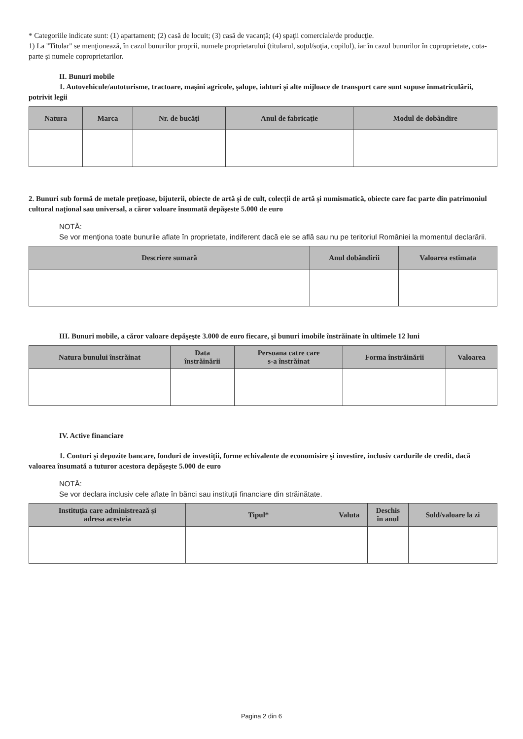* Categoriile indicate sunt: (1) apartament; (2) casă de locuit; (3) casă de vacanţă; (4) spaţii comerciale/de producţie.
1) La "Titular" se menţionează, în cazul bunurilor proprii, numele proprietarului (titularul, soţul/soţia, copilul), iar în cazul bunurilor în coproprietate, cota-parte şi numele coproprietarilor.
II. Bunuri mobile
1. Autovehicule/autoturisme, tractoare, maşini agricole, şalupe, iahturi şi alte mijloace de transport care sunt supuse înmatriculării, potrivit legii
| Natura | Marca | Nr. de bucăţi | Anul de fabricaţie | Modul de dobândire |
| --- | --- | --- | --- | --- |
2. Bunuri sub formă de metale preţioase, bijuterii, obiecte de artă şi de cult, colecţii de artă şi numismatică, obiecte care fac parte din patrimoniul cultural naţional sau universal, a căror valoare însumată depăşeste 5.000 de euro
NOTĂ:
Se vor menţiona toate bunurile aflate în proprietate, indiferent dacă ele se află sau nu pe teritoriul României la momentul declarării.
| Descriere sumară | Anul dobândirii | Valoarea estimata |
| --- | --- | --- |
III. Bunuri mobile, a căror valoare depăşeşte 3.000 de euro fiecare, şi bunuri imobile înstrăinate în ultimele 12 luni
| Natura bunului înstrăinat | Data înstrăinării | Persoana catre care s-a înstrăinat | Forma înstrăinării | Valoarea |
| --- | --- | --- | --- | --- |
IV. Active financiare
1. Conturi şi depozite bancare, fonduri de investiţii, forme echivalente de economisire şi investire, inclusiv cardurile de credit, dacă valoarea însumată a tuturor acestora depăşeşte 5.000 de euro
NOTĂ:
Se vor declara inclusiv cele aflate în bănci sau instituţii financiare din străinătate.
| Instituţia care administrează şi adresa acesteia | Tipul* | Valuta | Deschis în anul | Sold/valoare la zi |
| --- | --- | --- | --- | --- |
Pagina 2 din 6